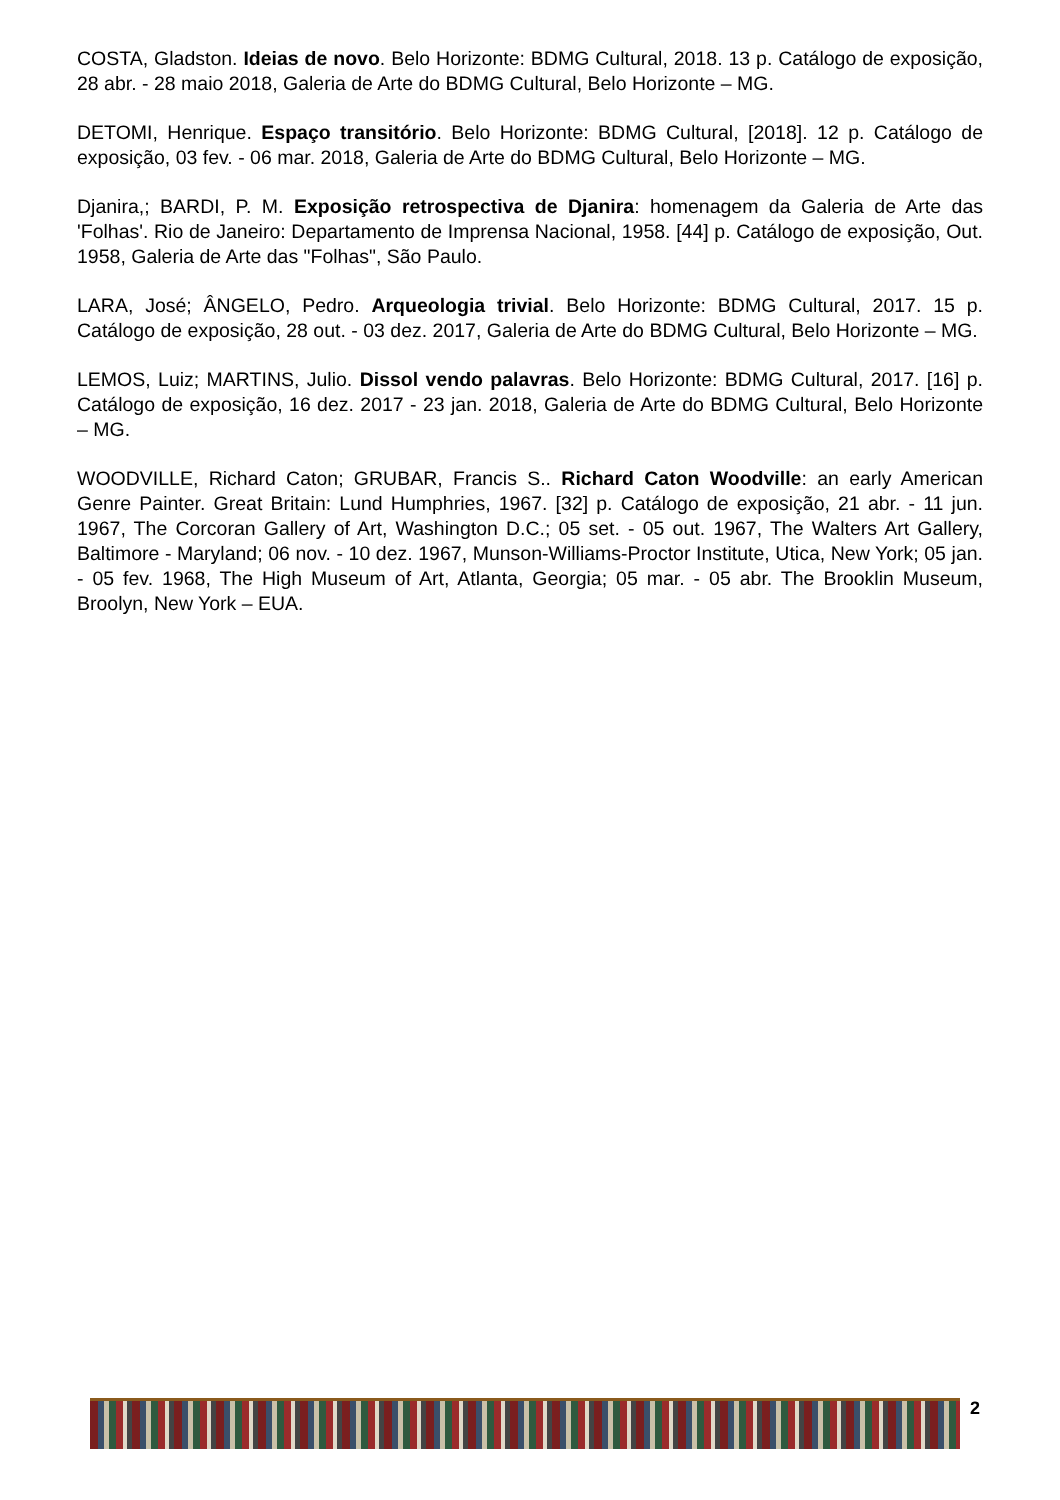COSTA, Gladston. Ideias de novo. Belo Horizonte: BDMG Cultural, 2018. 13 p. Catálogo de exposição, 28 abr. - 28 maio 2018, Galeria de Arte do BDMG Cultural, Belo Horizonte – MG.
DETOMI, Henrique. Espaço transitório. Belo Horizonte: BDMG Cultural, [2018]. 12 p. Catálogo de exposição, 03 fev. - 06 mar. 2018, Galeria de Arte do BDMG Cultural, Belo Horizonte – MG.
Djanira,; BARDI, P. M. Exposição retrospectiva de Djanira: homenagem da Galeria de Arte das 'Folhas'. Rio de Janeiro: Departamento de Imprensa Nacional, 1958. [44] p. Catálogo de exposição, Out. 1958, Galeria de Arte das "Folhas", São Paulo.
LARA, José; ÂNGELO, Pedro. Arqueologia trivial. Belo Horizonte: BDMG Cultural, 2017. 15 p. Catálogo de exposição, 28 out. - 03 dez. 2017, Galeria de Arte do BDMG Cultural, Belo Horizonte – MG.
LEMOS, Luiz; MARTINS, Julio. Dissol vendo palavras. Belo Horizonte: BDMG Cultural, 2017. [16] p. Catálogo de exposição, 16 dez. 2017 - 23 jan. 2018, Galeria de Arte do BDMG Cultural, Belo Horizonte – MG.
WOODVILLE, Richard Caton; GRUBAR, Francis S.. Richard Caton Woodville: an early American Genre Painter. Great Britain: Lund Humphries, 1967. [32] p. Catálogo de exposição, 21 abr. - 11 jun. 1967, The Corcoran Gallery of Art, Washington D.C.; 05 set. - 05 out. 1967, The Walters Art Gallery, Baltimore - Maryland; 06 nov. - 10 dez. 1967, Munson-Williams-Proctor Institute, Utica, New York; 05 jan. - 05 fev. 1968, The High Museum of Art, Atlanta, Georgia; 05 mar. - 05 abr. The Brooklin Museum, Broolyn, New York – EUA.
2